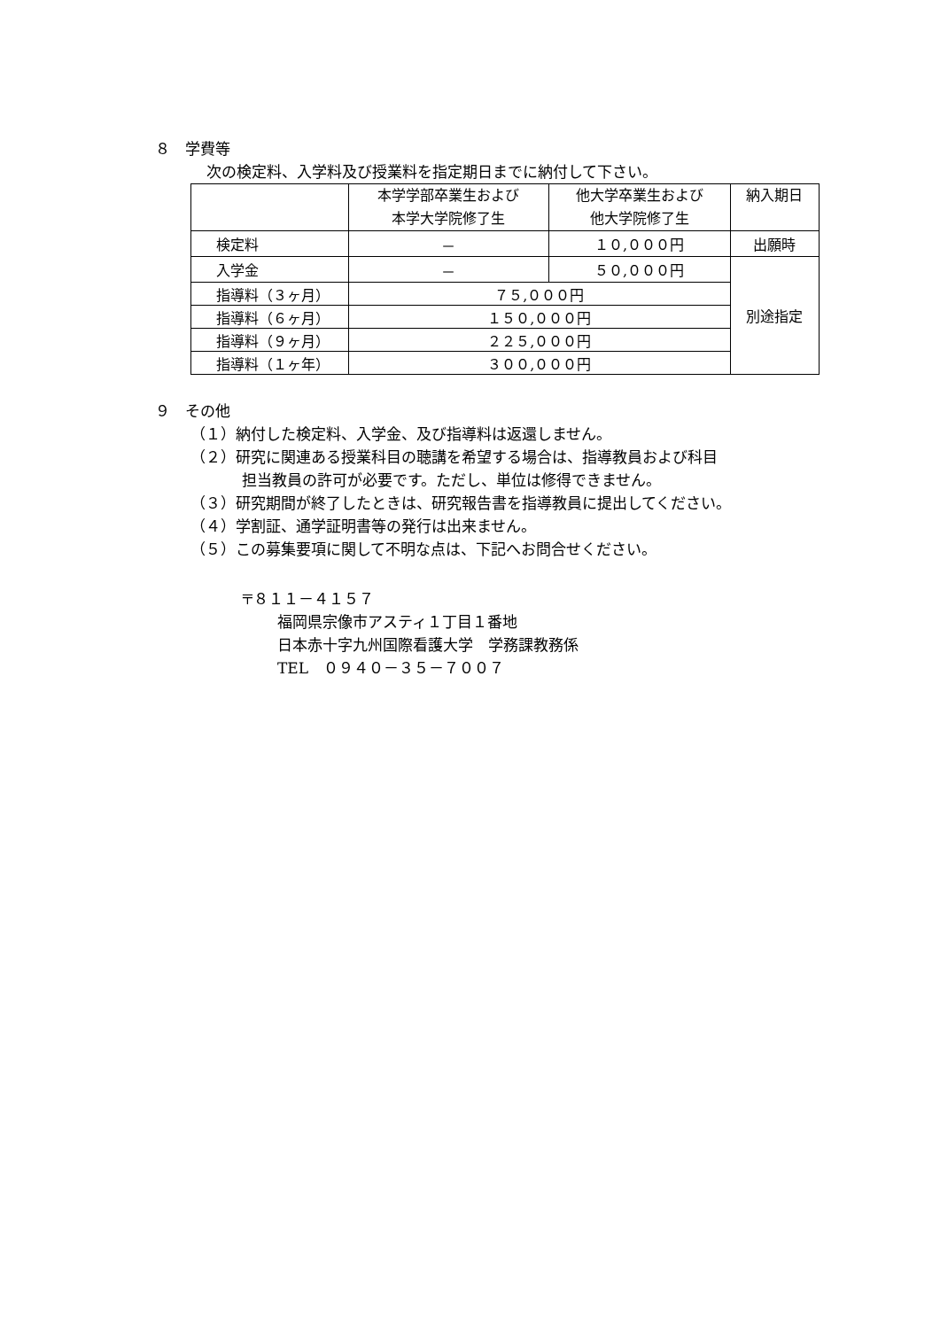８　学費等
次の検定料、入学料及び授業料を指定期日までに納付して下さい。
| | 本学学部卒業生および 本学大学院修了生 | 他大学卒業生および 他大学院修了生 | 納入期日 |
| --- | --- | --- | --- |
| 検定料 | － | １０,０００円 | 出願時 |
| 入学金 | － | ５０,０００円 | 別途指定 |
| 指導料（３ヶ月） | ７５,０００円 | | |
| 指導料（６ヶ月） | １５０,０００円 | | |
| 指導料（９ヶ月） | ２２５,０００円 | | |
| 指導料（１ヶ年） | ３００,０００円 | | |
９　その他
（１）納付した検定料、入学金、及び指導料は返還しません。
（２）研究に関連ある授業科目の聴講を希望する場合は、指導教員および科目
担当教員の許可が必要です。ただし、単位は修得できません。
（３）研究期間が終了したときは、研究報告書を指導教員に提出してください。
（４）学割証、通学証明書等の発行は出来ません。
（５）この募集要項に関して不明な点は、下記へお問合せください。
〒８１１－４１５７
福岡県宗像市アスティ１丁目１番地
日本赤十字九州国際看護大学　学務課教務係
TEL　０９４０－３５－７００７